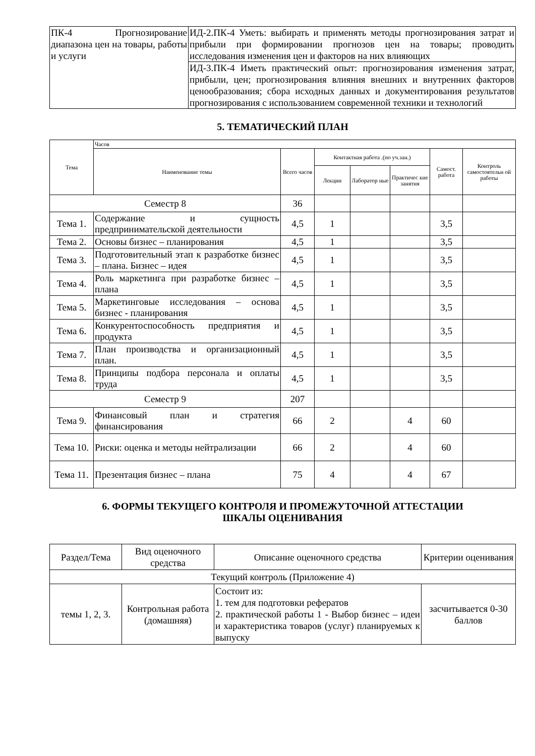| ПК-4 Прогнозирование диапазона цен на товары, работы и услуги | ИД-2.ПК-4 Уметь: выбирать и применять методы прогнозирования затрат и прибыли при формировании прогнозов цен на товары; проводить исследования изменения цен и факторов на них влияющих |
| | ИД-3.ПК-4 Иметь практический опыт: прогнозирования изменения затрат, прибыли, цен; прогнозирования влияния внешних и внутренних факторов ценообразования; сбора исходных данных и документирования результатов прогнозирования с использованием современной техники и технологий |
5. ТЕМАТИЧЕСКИЙ ПЛАН
| Тема | Часов | | | | | | |
| --- | --- | --- | --- | --- | --- | --- | --- |
| | Наименование темы | Всего часов | Контактная работа .(по уч.зан.) | | | Самост. работа | Контроль самостоятельн ой работы |
| | | | Лекции | Лаборатор ные | Практичес кие занятия | | |
| Семестр 8 | | 36 | | | | | |
| Тема 1. | Содержание и сущность предпринимательской деятельности | 4,5 | 1 | | | 3,5 | |
| Тема 2. | Основы бизнес – планирования | 4,5 | 1 | | | 3,5 | |
| Тема 3. | Подготовительный этап к разработке бизнес – плана. Бизнес – идея | 4,5 | 1 | | | 3,5 | |
| Тема 4. | Роль маркетинга при разработке бизнес – плана | 4,5 | 1 | | | 3,5 | |
| Тема 5. | Маркетинговые исследования – основа бизнес - планирования | 4,5 | 1 | | | 3,5 | |
| Тема 6. | Конкурентоспособность предприятия и продукта | 4,5 | 1 | | | 3,5 | |
| Тема 7. | План производства и организационный план. | 4,5 | 1 | | | 3,5 | |
| Тема 8. | Принципы подбора персонала и оплаты труда | 4,5 | 1 | | | 3,5 | |
| Семестр 9 | | 207 | | | | | |
| Тема 9. | Финансовый план и стратегия финансирования | 66 | 2 | | 4 | 60 | |
| Тема 10. | Риски: оценка и методы нейтрализации | 66 | 2 | | 4 | 60 | |
| Тема 11. | Презентация бизнес – плана | 75 | 4 | | 4 | 67 | |
6. ФОРМЫ ТЕКУЩЕГО КОНТРОЛЯ И ПРОМЕЖУТОЧНОЙ АТТЕСТАЦИИ
ШКАЛЫ ОЦЕНИВАНИЯ
| Раздел/Тема | Вид оценочного средства | Описание оценочного средства | Критерии оценивания |
| Текущий контроль (Приложение 4) | | | |
| темы 1, 2, 3. | Контрольная работа (домашняя) | Состоит из: 1. тем для подготовки рефератов 2. практической работы 1 - Выбор бизнес – идеи и характеристика товаров (услуг) планируемых к выпуску | засчитывается 0-30 баллов |